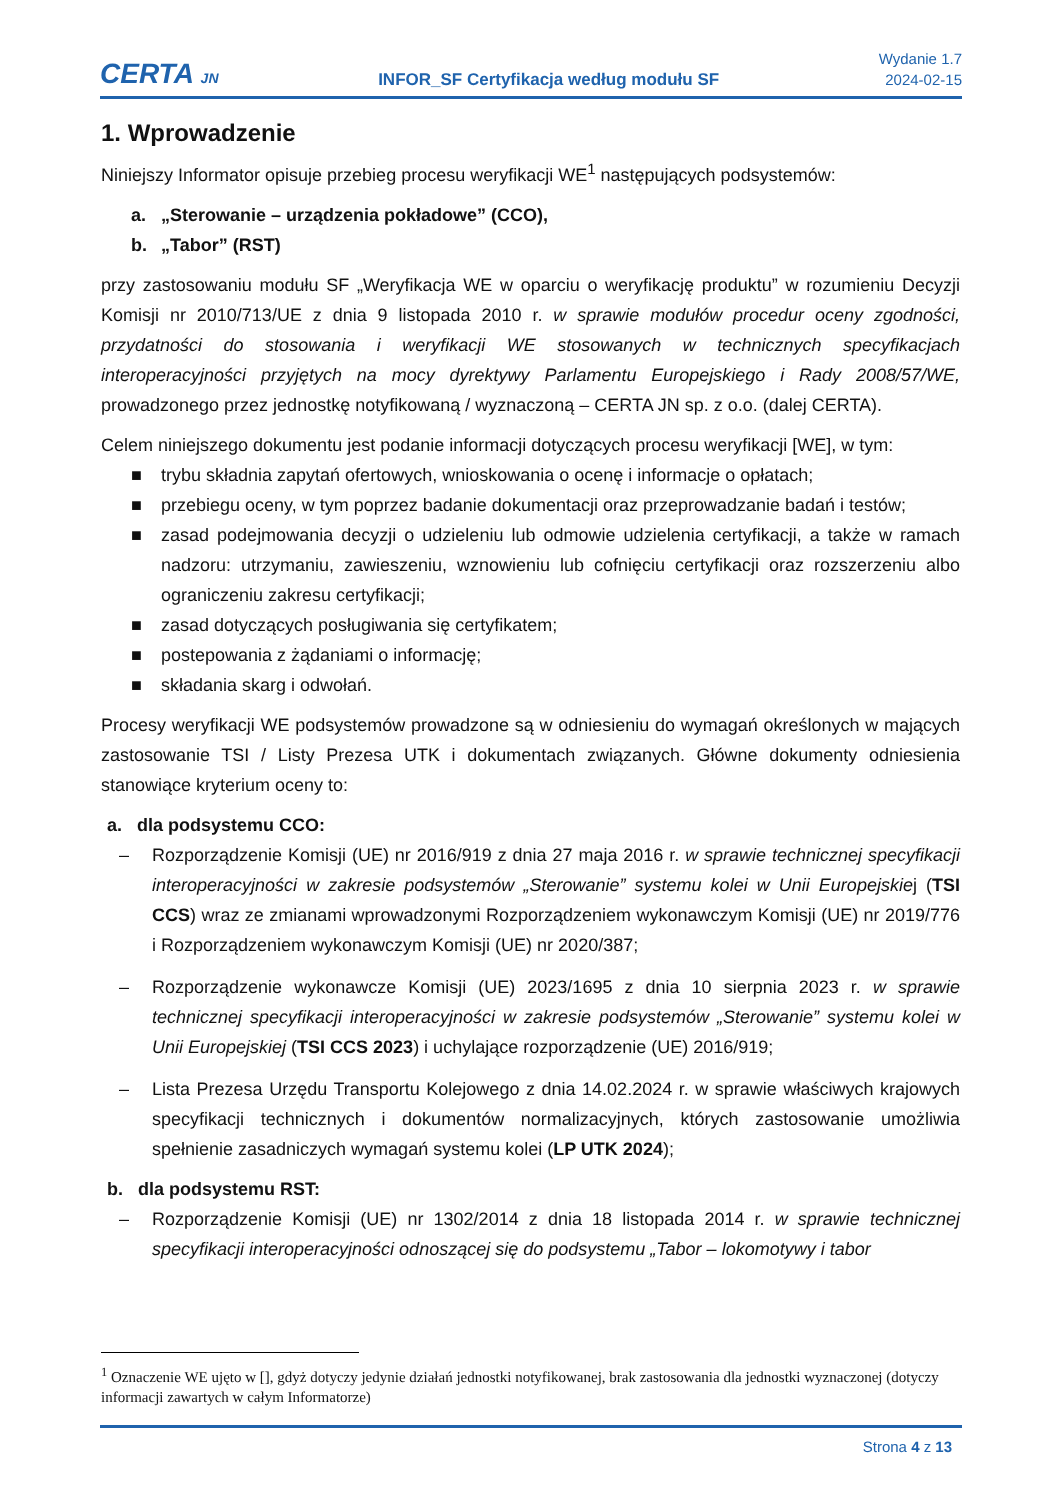CERTA JN
INFOR_SF Certyfikacja według modułu SF
Wydanie 1.7
2024-02-15
1. Wprowadzenie
Niniejszy Informator opisuje przebieg procesu weryfikacji WE<sup>1</sup> następujących podsystemów:
a. „Sterowanie – urządzenia pokładowe” (CCO),
b. „Tabor” (RST)
przy zastosowaniu modułu SF „Weryfikacja WE w oparciu o weryfikację produktu” w rozumieniu Decyzji Komisji nr 2010/713/UE z dnia 9 listopada 2010 r. w sprawie modułów procedur oceny zgodności, przydatności do stosowania i weryfikacji WE stosowanych w technicznych specyfikacjach interoperacyjności przyjętych na mocy dyrektywy Parlamentu Europejskiego i Rady 2008/57/WE, prowadzonego przez jednostkę notyfikowaną / wyznaczoną – CERTA JN sp. z o.o. (dalej CERTA).
Celem niniejszego dokumentu jest podanie informacji dotyczących procesu weryfikacji [WE], w tym:
■ trybu składnia zapytań ofertowych, wnioskowania o ocenę i informacje o opłatach;
■ przebiegu oceny, w tym poprzez badanie dokumentacji oraz przeprowadzanie badań i testów;
■ zasad podejmowania decyzji o udzieleniu lub odmowie udzielenia certyfikacji, a także w ramach nadzoru: utrzymaniu, zawieszeniu, wznowieniu lub cofnięciu certyfikacji oraz rozszerzeniu albo ograniczeniu zakresu certyfikacji;
■ zasad dotyczących posługiwania się certyfikatem;
■ postepowania z żądaniami o informację;
■ składania skarg i odwołań.
Procesy weryfikacji WE podsystemów prowadzone są w odniesieniu do wymagań określonych w mających zastosowanie TSI / Listy Prezesa UTK i dokumentach związanych. Główne dokumenty odniesienia stanowiące kryterium oceny to:
a. dla podsystemu CCO:
– Rozporządzenie Komisji (UE) nr 2016/919 z dnia 27 maja 2016 r. w sprawie technicznej specyfikacji interoperacyjności w zakresie podsystemów „Sterowanie” systemu kolei w Unii Europejskiej (TSI CCS) wraz ze zmianami wprowadzonymi Rozporządzeniem wykonawczym Komisji (UE) nr 2019/776 i Rozporządzeniem wykonawczym Komisji (UE) nr 2020/387;
– Rozporządzenie wykonawcze Komisji (UE) 2023/1695 z dnia 10 sierpnia 2023 r. w sprawie technicznej specyfikacji interoperacyjności w zakresie podsystemów „Sterowanie” systemu kolei w Unii Europejskiej (TSI CCS 2023) i uchylające rozporządzenie (UE) 2016/919;
– Lista Prezesa Urzędu Transportu Kolejowego z dnia 14.02.2024 r. w sprawie właściwych krajowych specyfikacji technicznych i dokumentów normalizacyjnych, których zastosowanie umożliwia spełnienie zasadniczych wymagań systemu kolei (LP UTK 2024);
b. dla podsystemu RST:
– Rozporządzenie Komisji (UE) nr 1302/2014 z dnia 18 listopada 2014 r. w sprawie technicznej specyfikacji interoperacyjności odnoszącej się do podsystemu „Tabor – lokomotywy i tabor
<sup>1</sup> Oznaczenie WE ujęto w [], gdyż dotyczy jedynie działań jednostki notyfikowanej, brak zastosowania dla jednostki wyznaczonej (dotyczy informacji zawartych w całym Informatorze)
Strona 4 z 13